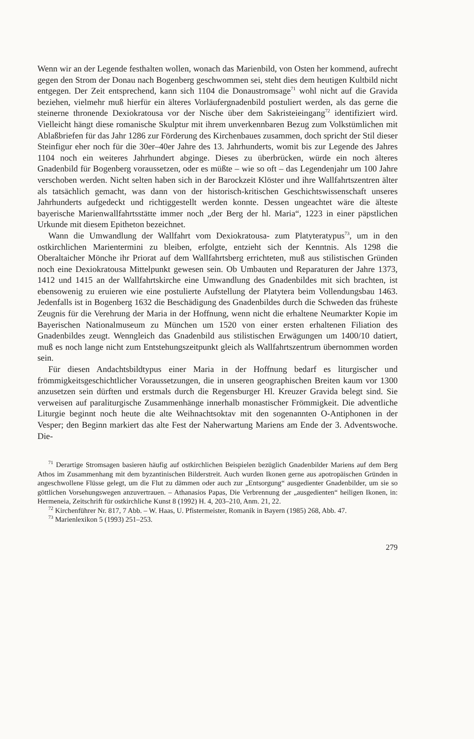Wenn wir an der Legende festhalten wollen, wonach das Marienbild, von Osten her kommend, aufrecht gegen den Strom der Donau nach Bogenberg geschwommen sei, steht dies dem heutigen Kultbild nicht entgegen. Der Zeit entsprechend, kann sich 1104 die Donaustromsage<sup>71</sup> wohl nicht auf die Gravida beziehen, vielmehr muß hierfür ein älteres Vorläufergnadenbild postuliert werden, als das gerne die steinerne thronende Dexiokratousa vor der Nische über dem Sakristeieingang<sup>72</sup> identifiziert wird. Vielleicht hängt diese romanische Skulptur mit ihrem unverkennbaren Bezug zum Volkstümlichen mit Ablaßbriefen für das Jahr 1286 zur Förderung des Kirchenbaues zusammen, doch spricht der Stil dieser Steinfigur eher noch für die 30er–40er Jahre des 13. Jahrhunderts, womit bis zur Legende des Jahres 1104 noch ein weiteres Jahrhundert abginge. Dieses zu überbrücken, würde ein noch älteres Gnadenbild für Bogenberg voraussetzen, oder es müßte – wie so oft – das Legendenjahr um 100 Jahre verschoben werden. Nicht selten haben sich in der Barockzeit Klöster und ihre Wallfahrtszentren älter als tatsächlich gemacht, was dann von der historisch-kritischen Geschichtswissenschaft unseres Jahrhunderts aufgedeckt und richtiggestellt werden konnte. Dessen ungeachtet wäre die älteste bayerische Marienwallfahrtsstätte immer noch „der Berg der hl. Maria“, 1223 in einer päpstlichen Urkunde mit diesem Epitheton bezeichnet.
Wann die Umwandlung der Wallfahrt vom Dexiokratousa- zum Platyteratypus<sup>73</sup>, um in den ostkirchlichen Marientermini zu bleiben, erfolgte, entzieht sich der Kenntnis. Als 1298 die Oberaltaicher Mönche ihr Priorat auf dem Wallfahrtsberg errichteten, muß aus stilistischen Gründen noch eine Dexiokratousa Mittelpunkt gewesen sein. Ob Umbauten und Reparaturen der Jahre 1373, 1412 und 1415 an der Wallfahrtskirche eine Umwandlung des Gnadenbildes mit sich brachten, ist ebensowenig zu eruieren wie eine postulierte Aufstellung der Platytera beim Vollendungsbau 1463. Jedenfalls ist in Bogenberg 1632 die Beschädigung des Gnadenbildes durch die Schweden das früheste Zeugnis für die Verehrung der Maria in der Hoffnung, wenn nicht die erhaltene Neumarkter Kopie im Bayerischen Nationalmuseum zu München um 1520 von einer ersten erhaltenen Filiation des Gnadenbildes zeugt. Wenngleich das Gnadenbild aus stilistischen Erwägungen um 1400/10 datiert, muß es noch lange nicht zum Entstehungszeitpunkt gleich als Wallfahrtszentrum übernommen worden sein.
Für diesen Andachtsbildtypus einer Maria in der Hoffnung bedarf es liturgischer und frömmigkeitsgeschichtlicher Voraussetzungen, die in unseren geographischen Breiten kaum vor 1300 anzusetzen sein dürften und erstmals durch die Regensburger Hl. Kreuzer Gravida belegt sind. Sie verweisen auf paraliturgische Zusammenhänge innerhalb monastischer Frömmigkeit. Die adventliche Liturgie beginnt noch heute die alte Weihnachtsoktav mit den sogenannten O-Antiphonen in der Vesper; den Beginn markiert das alte Fest der Naherwartung Mariens am Ende der 3. Adventswoche. Die-
<sup>71</sup> Derartige Stromsagen basieren häufig auf ostkirchlichen Beispielen bezüglich Gnadenbilder Mariens auf dem Berg Athos im Zusammenhang mit dem byzantinischen Bilderstreit. Auch wurden Ikonen gerne aus apotropäischen Gründen in angeschwollene Flüsse gelegt, um die Flut zu dämmen oder auch zur „Entsorgung“ ausgedienter Gnadenbilder, um sie so göttlichen Vorsehungswegen anzuvertrauen. – Athanasios Papas, Die Verbrennung der „ausgedienten“ heiligen Ikonen, in: Hermeneia, Zeitschrift für ostkirchliche Kunst 8 (1992) H. 4, 203–210, Anm. 21, 22.
<sup>72</sup> Kirchenführer Nr. 817, 7 Abb. – W. Haas, U. Pfistermeister, Romanik in Bayern (1985) 268, Abb. 47.
<sup>73</sup> Marienlexikon 5 (1993) 251–253.
279